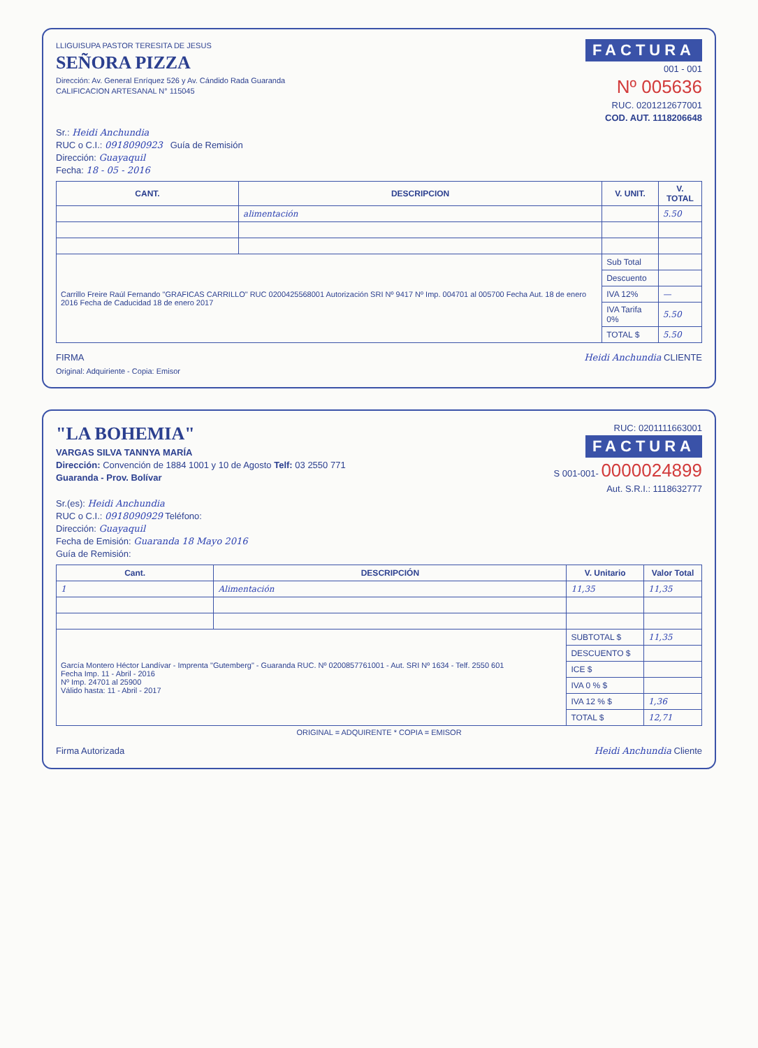LLIGUISUPA PASTOR TERESITA DE JESUS
SEÑORA PIZZA
Dirección: Av. General Enríquez 526 y Av. Cándido Rada Guaranda
CALIFICACION ARTESANAL N° 115045
FACTURA
001 - 001
Nº 005636
RUC. 0201212677001
COD. AUT. 1118206648
Sr.: Heidi Anchundia
RUC o C.I.: 0918090923 Guía de Remisión
Dirección: Guayaquil
Fecha: 18 - 05 - 2016
| CANT. | DESCRIPCION | V. UNIT. | V. TOTAL |
| --- | --- | --- | --- |
| | alimentación | | 5.50 |
| Carrillo Freire Raúl Fernando "GRAFICAS CARRILLO" RUC 0200425568001 Autorización SRI Nº 9417 Nº Imp. 004701 al 005700 Fecha Aut. 18 de enero 2016 Fecha de Caducidad 18 de enero 2017 | | Sub Total | |
| | | Descuento | |
| | | IVA 12% | — |
| | | IVA Tarifa 0% | 5.50 |
| | | TOTAL $ | 5.50 |
FIRMA Heidi Anchundia CLIENTE
Original: Adquiriente - Copia: Emisor
"LA BOHEMIA"
VARGAS SILVA TANNYA MARÍA
Dirección: Convención de 1884 1001 y 10 de Agosto Telf: 03 2550 771
Guaranda - Prov. Bolívar
RUC: 0201111663001
FACTURA
S 001-001- 0000024899
Aut. S.R.I.: 1118632777
Sr.(es): Heidi Anchundia
RUC o C.I.: 0918090929 Teléfono:
Dirección: Guayaquil
Fecha de Emisión: Guaranda 18 Mayo 2016
Guía de Remisión:
| Cant. | DESCRIPCIÓN | V. Unitario | Valor Total |
| --- | --- | --- | --- |
| 1 | Alimentación | 11,35 | 11,35 |
| García Montero Héctor Landívar - Imprenta "Gutemberg" - Guaranda RUC. Nº 0200857761001 - Aut. SRI Nº 1634 - Telf. 2550 601 Fecha Imp. 11 - Abril - 2016 Nº Imp. 24701 al 25900 Válido hasta: 11 - Abril - 2017 | | SUBTOTAL $ | 11,35 |
| | | DESCUENTO $ | |
| | | ICE $ | |
| | | IVA 0 % $ | |
| | | IVA 12 % $ | 1,36 |
| | | TOTAL $ | 12,71 |
ORIGINAL = ADQUIRENTE * COPIA = EMISOR
Firma Autorizada Heidi Anchundia Cliente